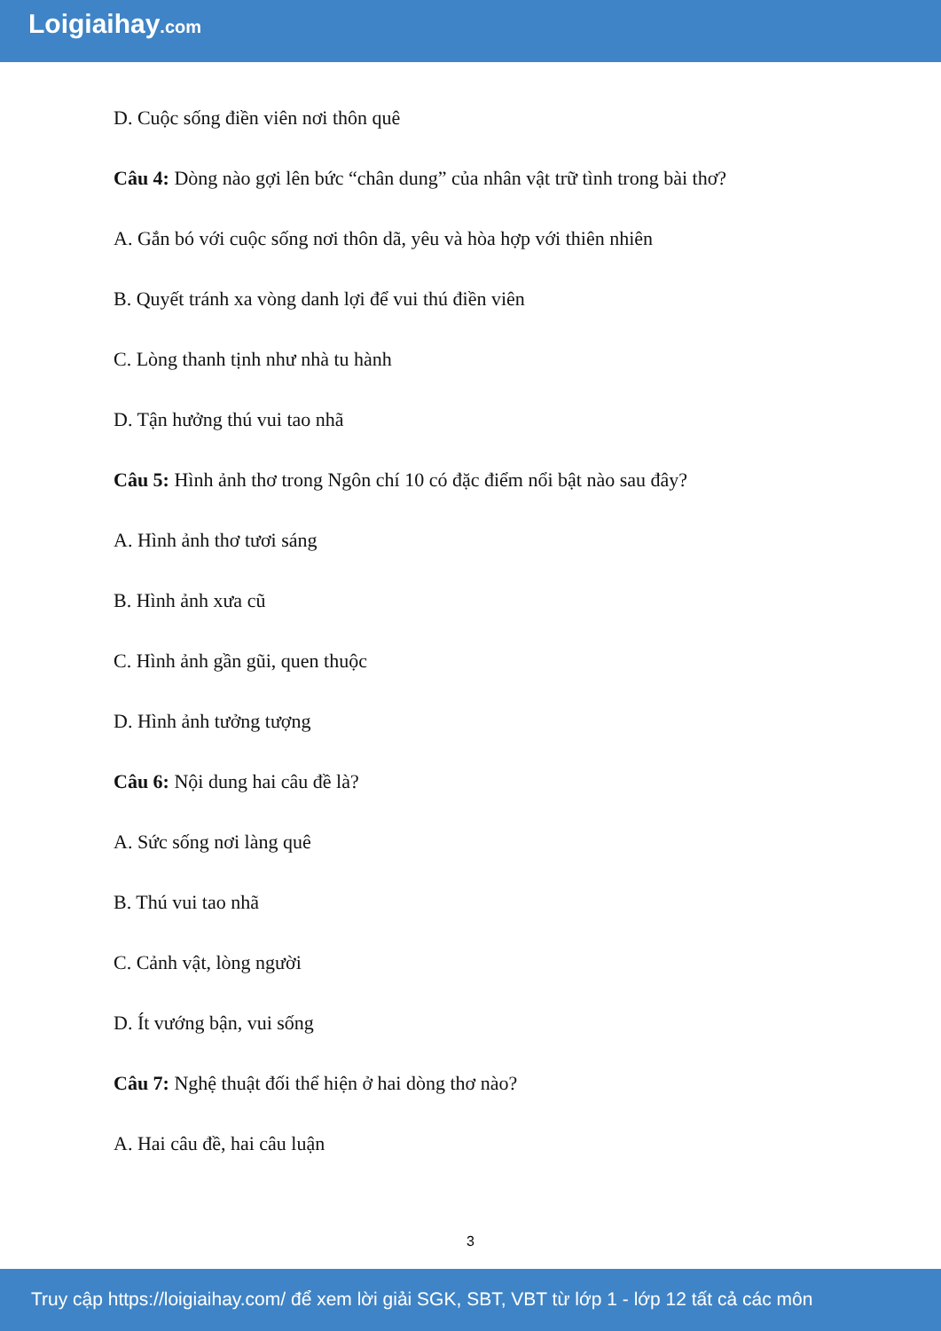Loigiaihay.com
D. Cuộc sống điền viên nơi thôn quê
Câu 4: Dòng nào gợi lên bức “chân dung” của nhân vật trữ tình trong bài thơ?
A. Gắn bó với cuộc sống nơi thôn dã, yêu và hòa hợp với thiên nhiên
B. Quyết tránh xa vòng danh lợi để vui thú điền viên
C. Lòng thanh tịnh như nhà tu hành
D. Tận hưởng thú vui tao nhã
Câu 5: Hình ảnh thơ trong Ngôn chí 10 có đặc điểm nổi bật nào sau đây?
A. Hình ảnh thơ tươi sáng
B. Hình ảnh xưa cũ
C. Hình ảnh gần gũi, quen thuộc
D. Hình ảnh tưởng tượng
Câu 6: Nội dung hai câu đề là?
A. Sức sống nơi làng quê
B. Thú vui tao nhã
C. Cảnh vật, lòng người
D. Ít vướng bận, vui sống
Câu 7: Nghệ thuật đối thể hiện ở hai dòng thơ nào?
A. Hai câu đề, hai câu luận
3
Truy cập https://loigiaihay.com/ để xem lời giải SGK, SBT, VBT từ lớp 1 - lớp 12 tất cả các môn